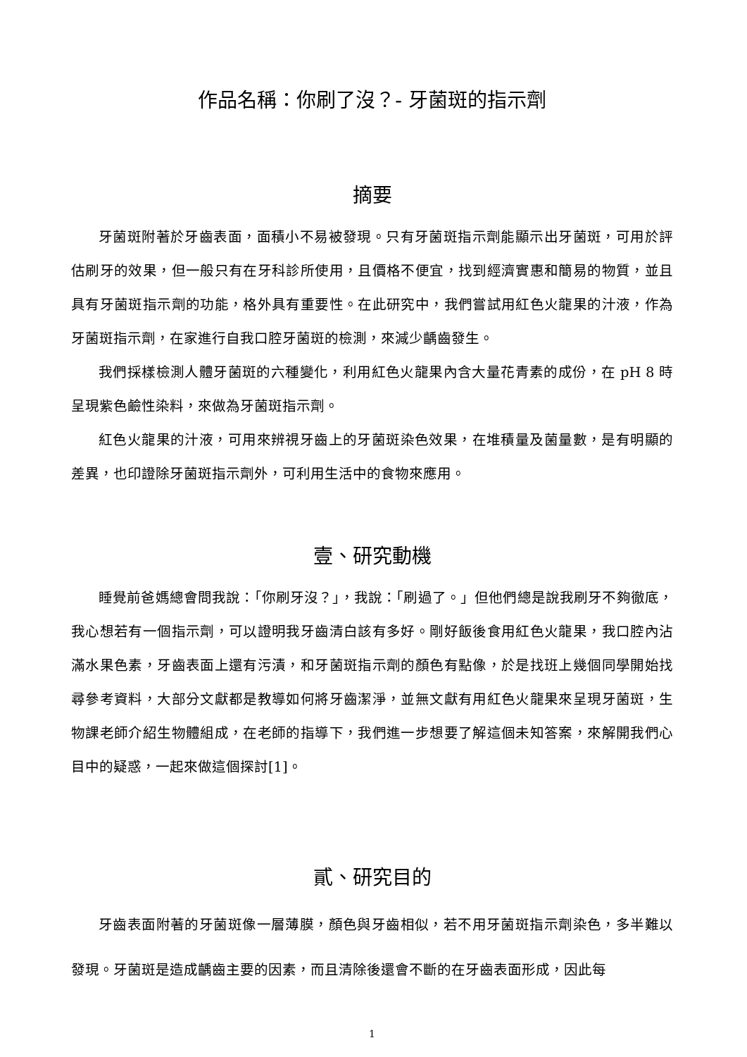作品名稱：你刷了沒？- 牙菌斑的指示劑
摘要
牙菌斑附著於牙齒表面，面積小不易被發現。只有牙菌斑指示劑能顯示出牙菌斑，可用於評估刷牙的效果，但一般只有在牙科診所使用，且價格不便宜，找到經濟實惠和簡易的物質，並且具有牙菌斑指示劑的功能，格外具有重要性。在此研究中，我們嘗試用紅色火龍果的汁液，作為牙菌斑指示劑，在家進行自我口腔牙菌斑的檢測，來減少齲齒發生。
我們採樣檢測人體牙菌斑的六種變化，利用紅色火龍果內含大量花青素的成份，在 pH 8 時呈現紫色鹼性染料，來做為牙菌斑指示劑。
紅色火龍果的汁液，可用來辨視牙齒上的牙菌斑染色效果，在堆積量及菌量數，是有明顯的差異，也印證除牙菌斑指示劑外，可利用生活中的食物來應用。
壹、研究動機
睡覺前爸媽總會問我說：「你刷牙沒？」，我說：「刷過了。」但他們總是說我刷牙不夠徹底，我心想若有一個指示劑，可以證明我牙齒清白該有多好。剛好飯後食用紅色火龍果，我口腔內沾滿水果色素，牙齒表面上還有污漬，和牙菌斑指示劑的顏色有點像，於是找班上幾個同學開始找尋參考資料，大部分文獻都是教導如何將牙齒潔淨，並無文獻有用紅色火龍果來呈現牙菌斑，生物課老師介紹生物體組成，在老師的指導下，我們進一步想要了解這個未知答案，來解開我們心目中的疑惑，一起來做這個探討[1]。
貳、研究目的
牙齒表面附著的牙菌斑像一層薄膜，顏色與牙齒相似，若不用牙菌斑指示劑染色，多半難以發現。牙菌斑是造成齲齒主要的因素，而且清除後還會不斷的在牙齒表面形成，因此每
1